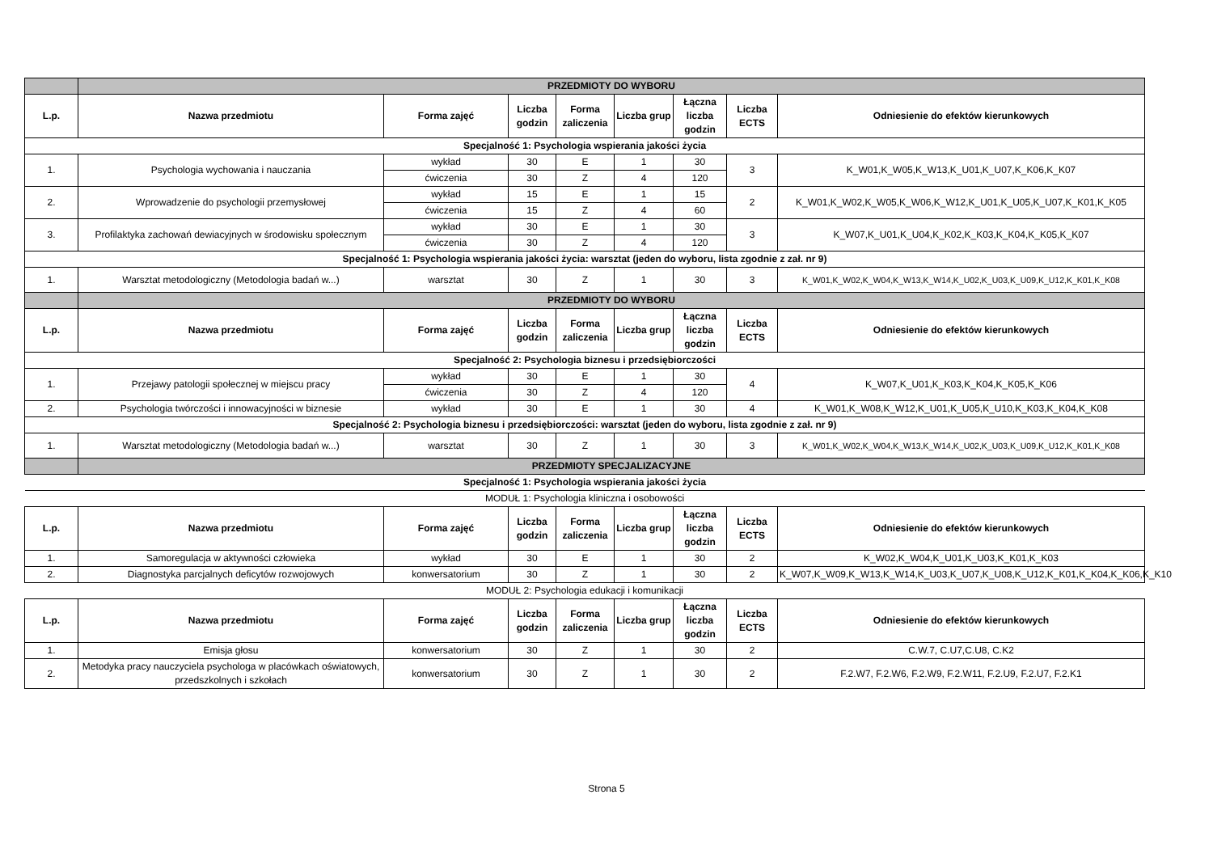| | PRZEDMIOTY DO WYBORU | | | | | | | |
| L.p. | Nazwa przedmiotu | Forma zajęć | Liczba godzin | Forma zaliczenia | Liczba grup | Łączna liczba godzin | Liczba ECTS | Odniesienie do efektów kierunkowych |
| Specjalność 1: Psychologia wspierania jakości życia | | | | | | | | |
| 1. | Psychologia wychowania i nauczania | wykład | 30 | E | 1 | 30 | 3 | K_W01,K_W05,K_W13,K_U01,K_U07,K_K06,K_K07 |
| | | ćwiczenia | 30 | Z | 4 | 120 | | |
| 2. | Wprowadzenie do psychologii przemysłowej | wykład | 15 | E | 1 | 15 | 2 | K_W01,K_W02,K_W05,K_W06,K_W12,K_U01,K_U05,K_U07,K_K01,K_K05 |
| | | ćwiczenia | 15 | Z | 4 | 60 | | |
| 3. | Profilaktyka zachowań dewiacyjnych w środowisku społecznym | wykład | 30 | E | 1 | 30 | 3 | K_W07,K_U01,K_U04,K_K02,K_K03,K_K04,K_K05,K_K07 |
| | | ćwiczenia | 30 | Z | 4 | 120 | | |
| Specjalność 1: Psychologia wspierania jakości życia: warsztat (jeden do wyboru, lista zgodnie z zał. nr 9) | | | | | | | | |
| 1. | Warsztat metodologiczny (Metodologia badań w...) | warsztat | 30 | Z | 1 | 30 | 3 | K_W01,K_W02,K_W04,K_W13,K_W14,K_U02,K_U03,K_U09,K_U12,K_K01,K_K08 |
| | PRZEDMIOTY DO WYBORU | | | | | | | |
| L.p. | Nazwa przedmiotu | Forma zajęć | Liczba godzin | Forma zaliczenia | Liczba grup | Łączna liczba godzin | Liczba ECTS | Odniesienie do efektów kierunkowych |
| Specjalność 2: Psychologia biznesu i przedsiębiorczości | | | | | | | | |
| 1. | Przejawy patologii społecznej w miejscu pracy | wykład | 30 | E | 1 | 30 | 4 | K_W07,K_U01,K_K03,K_K04,K_K05,K_K06 |
| | | ćwiczenia | 30 | Z | 4 | 120 | | |
| 2. | Psychologia twórczości i innowacyjności w biznesie | wykład | 30 | E | 1 | 30 | 4 | K_W01,K_W08,K_W12,K_U01,K_U05,K_U10,K_K03,K_K04,K_K08 |
| Specjalność 2: Psychologia biznesu i przedsiębiorczości: warsztat (jeden do wyboru, lista zgodnie z zał. nr 9) | | | | | | | | |
| 1. | Warsztat metodologiczny (Metodologia badań w...) | warsztat | 30 | Z | 1 | 30 | 3 | K_W01,K_W02,K_W04,K_W13,K_W14,K_U02,K_U03,K_U09,K_U12,K_K01,K_K08 |
| | PRZEDMIOTY SPECJALIZACYJNE | | | | | | | |
| Specjalność 1: Psychologia wspierania jakości życia | | | | | | | | |
| MODUŁ 1: Psychologia kliniczna i osobowości | | | | | | | | |
| L.p. | Nazwa przedmiotu | Forma zajęć | Liczba godzin | Forma zaliczenia | Liczba grup | Łączna liczba godzin | Liczba ECTS | Odniesienie do efektów kierunkowych |
| 1. | Samoregulacja w aktywności człowieka | wykład | 30 | E | 1 | 30 | 2 | K_W02,K_W04,K_U01,K_U03,K_K01,K_K03 |
| 2. | Diagnostyka parcjalnych deficytów rozwojowych | konwersatorium | 30 | Z | 1 | 30 | 2 | K_W07,K_W09,K_W13,K_W14,K_U03,K_U07,K_U08,K_U12,K_K01,K_K04,K_K06,K_K10 |
| MODUŁ 2: Psychologia edukacji i komunikacji | | | | | | | | |
| L.p. | Nazwa przedmiotu | Forma zajęć | Liczba godzin | Forma zaliczenia | Liczba grup | Łączna liczba godzin | Liczba ECTS | Odniesienie do efektów kierunkowych |
| 1. | Emisja głosu | konwersatorium | 30 | Z | 1 | 30 | 2 | C.W.7, C.U7,C.U8, C.K2 |
| 2. | Metodyka pracy nauczyciela psychologa w placówkach oświatowych, przedszkolnych i szkołach | konwersatorium | 30 | Z | 1 | 30 | 2 | F.2.W7, F.2.W6, F.2.W9, F.2.W11, F.2.U9, F.2.U7, F.2.K1 |
Strona 5